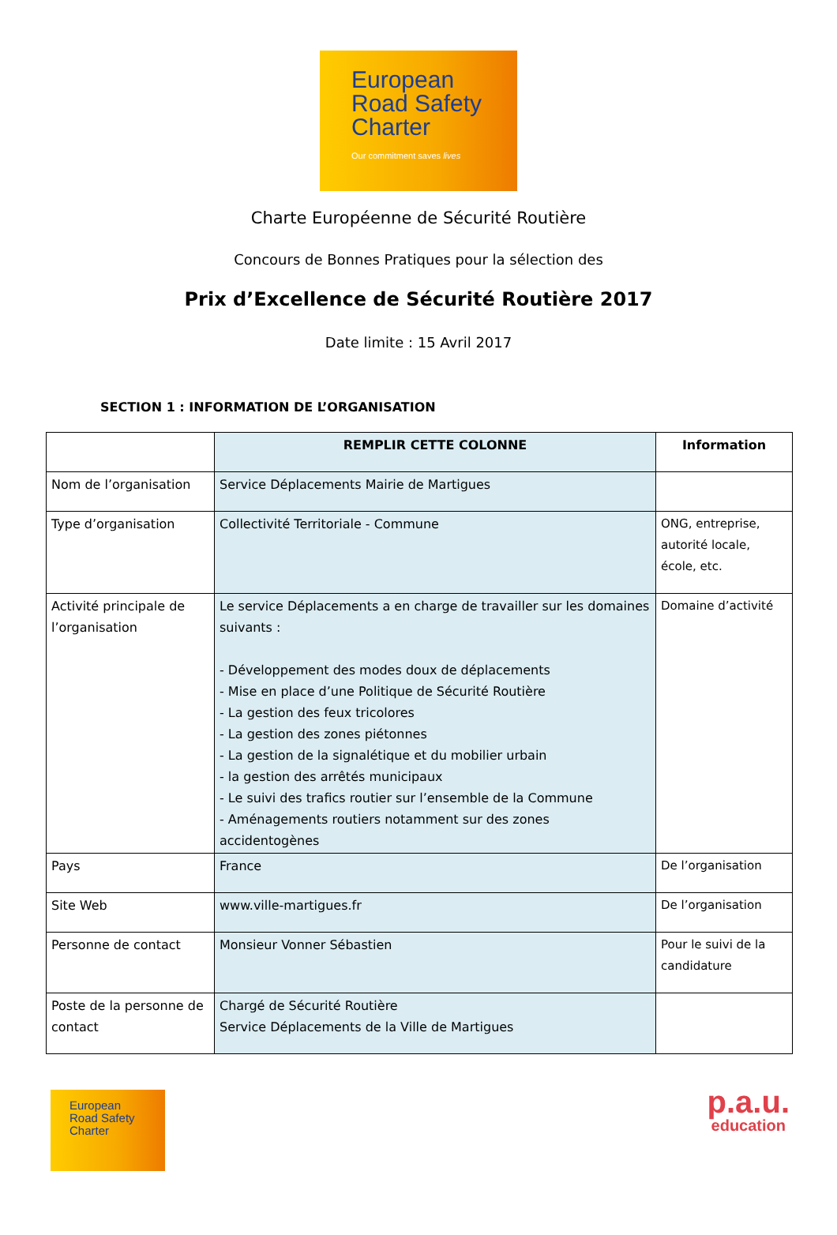European
Road Safety
Charter
Our commitment saves lives
Charte Européenne de Sécurité Routière
Concours de Bonnes Pratiques pour la sélection des
Prix d’Excellence de Sécurité Routière 2017
Date limite : 15 Avril 2017
SECTION 1 : INFORMATION DE L’ORGANISATION
| | REMPLIR CETTE COLONNE | Information |
| --- | --- | --- |
| Nom de l’organisation | Service Déplacements Mairie de Martigues | |
| Type d’organisation | Collectivité Territoriale - Commune | ONG, entreprise, autorité locale, école, etc. |
| Activité principale de l’organisation | Le service Déplacements a en charge de travailler sur les domaines suivants : - Développement des modes doux de déplacements - Mise en place d’une Politique de Sécurité Routière - La gestion des feux tricolores - La gestion des zones piétonnes - La gestion de la signalétique et du mobilier urbain - la gestion des arrêtés municipaux - Le suivi des trafics routier sur l’ensemble de la Commune - Aménagements routiers notamment sur des zones accidentogènes | Domaine d’activité |
| Pays | France | De l’organisation |
| Site Web | www.ville-martigues.fr | De l’organisation |
| Personne de contact | Monsieur Vonner Sébastien | Pour le suivi de la candidature |
| Poste de la personne de contact | Chargé de Sécurité Routière Service Déplacements de la Ville de Martigues | |
European
Road Safety
Charter
p.a.u.
education